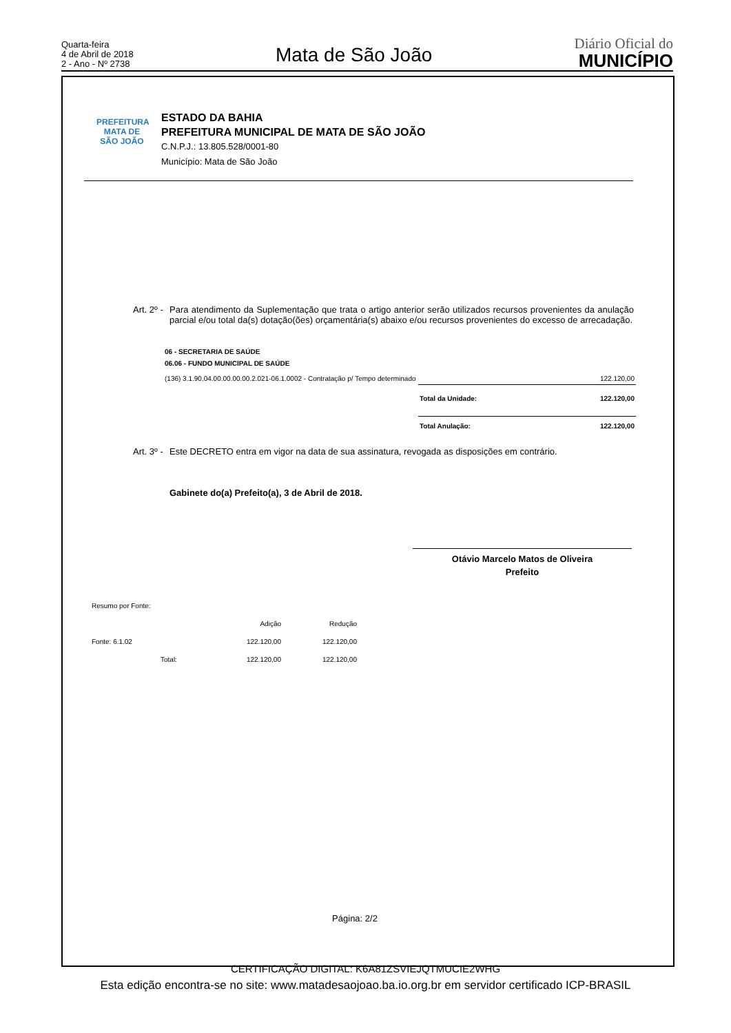Quarta-feira
4 de Abril de 2018
2 - Ano - Nº 2738
Mata de São João
Diário Oficial do
MUNICÍPIO
PREFEITURA
MATA DE
SÃO JOÃO
ESTADO DA BAHIA
PREFEITURA MUNICIPAL DE MATA DE SÃO JOÃO
C.N.P.J.: 13.805.528/0001-80
Município: Mata de São João
Art. 2º -
Para atendimento da Suplementação que trata o artigo anterior serão utilizados recursos provenientes da anulação parcial e/ou total da(s) dotação(ões) orçamentária(s) abaixo e/ou recursos provenientes do excesso de arrecadação.
| 06 - SECRETARIA DE SAÚDE | | |
| 06.06 - FUNDO MUNICIPAL DE SAÚDE | | |
| (136) 3.1.90.04.00.00.00.00.2.021-06.1.0002 - Contratação p/ Tempo determinado | | 122.120,00 |
| | Total da Unidade: | 122.120,00 |
| | Total Anulação: | 122.120,00 |
Art. 3º -
Este DECRETO entra em vigor na data de sua assinatura, revogada as disposições em contrário.
Gabinete do(a) Prefeito(a), 3 de Abril de 2018.
Otávio Marcelo Matos de Oliveira
Prefeito
| Resumo por Fonte: | | | |
| | | Adição | Redução |
| Fonte: 6.1.02 | | 122.120,00 | 122.120,00 |
| | Total: | 122.120,00 | 122.120,00 |
Página: 2/2
CERTIFICAÇÃO DIGITAL: K6A81ZSVIEJQTMUCIE2WHG
Esta edição encontra-se no site: www.matadesaojoao.ba.io.org.br em servidor certificado ICP-BRASIL